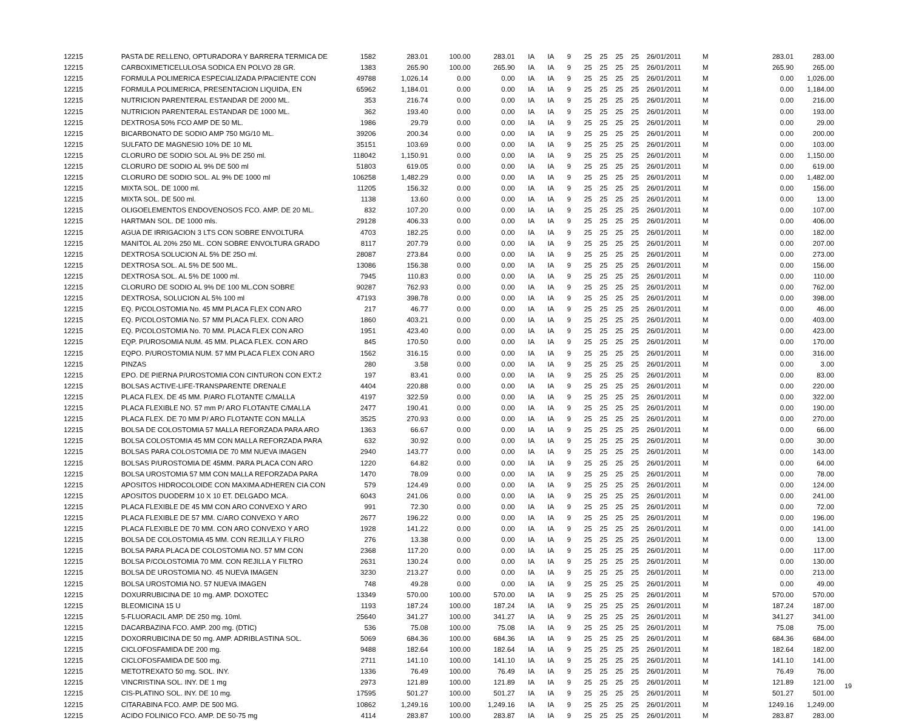| 12215 | PASTA DE RELLENO, OPTURADORA Y BARRERA TERMICA DE | 1582 | 283.01 | 100.00 | 283.01 | IA | IA | 9 | 25 | 25 | 25 | 25 | 26/01/2011 | M | 283.01 | 283.00 |
| 12215 | CARBOXIMETICELULOSA SODICA EN POLVO 28 GR. | 1383 | 265.90 | 100.00 | 265.90 | IA | IA | 9 | 25 | 25 | 25 | 25 | 26/01/2011 | M | 265.90 | 265.00 |
| 12215 | FORMULA POLIMERICA ESPECIALIZADA P/PACIENTE CON | 49788 | 1,026.14 | 0.00 | 0.00 | IA | IA | 9 | 25 | 25 | 25 | 25 | 26/01/2011 | M | 0.00 | 1,026.00 |
| 12215 | FORMULA POLIMERICA, PRESENTACION LIQUIDA, EN | 65962 | 1,184.01 | 0.00 | 0.00 | IA | IA | 9 | 25 | 25 | 25 | 25 | 26/01/2011 | M | 0.00 | 1,184.00 |
| 12215 | NUTRICION PARENTERAL ESTANDAR DE 2000 ML. | 353 | 216.74 | 0.00 | 0.00 | IA | IA | 9 | 25 | 25 | 25 | 25 | 26/01/2011 | M | 0.00 | 216.00 |
| 12215 | NUTRICION PARENTERAL ESTANDAR DE 1000 ML. | 362 | 193.40 | 0.00 | 0.00 | IA | IA | 9 | 25 | 25 | 25 | 25 | 26/01/2011 | M | 0.00 | 193.00 |
| 12215 | DEXTROSA 50% FCO AMP DE 50 ML. | 1986 | 29.79 | 0.00 | 0.00 | IA | IA | 9 | 25 | 25 | 25 | 25 | 26/01/2011 | M | 0.00 | 29.00 |
| 12215 | BICARBONATO DE SODIO AMP 750 MG/10 ML. | 39206 | 200.34 | 0.00 | 0.00 | IA | IA | 9 | 25 | 25 | 25 | 25 | 26/01/2011 | M | 0.00 | 200.00 |
| 12215 | SULFATO DE MAGNESIO 10% DE 10 ML | 35151 | 103.69 | 0.00 | 0.00 | IA | IA | 9 | 25 | 25 | 25 | 25 | 26/01/2011 | M | 0.00 | 103.00 |
| 12215 | CLORURO DE SODIO SOL AL 9% DE 250 ml. | 118042 | 1,150.91 | 0.00 | 0.00 | IA | IA | 9 | 25 | 25 | 25 | 25 | 26/01/2011 | M | 0.00 | 1,150.00 |
| 12215 | CLORURO DE SODIO AL 9% DE 500 ml | 51803 | 619.05 | 0.00 | 0.00 | IA | IA | 9 | 25 | 25 | 25 | 25 | 26/01/2011 | M | 0.00 | 619.00 |
| 12215 | CLORURO DE SODIO SOL. AL 9% DE 1000 ml | 106258 | 1,482.29 | 0.00 | 0.00 | IA | IA | 9 | 25 | 25 | 25 | 25 | 26/01/2011 | M | 0.00 | 1,482.00 |
| 12215 | MIXTA SOL. DE 1000 ml. | 11205 | 156.32 | 0.00 | 0.00 | IA | IA | 9 | 25 | 25 | 25 | 25 | 26/01/2011 | M | 0.00 | 156.00 |
| 12215 | MIXTA SOL. DE 500 ml. | 1138 | 13.60 | 0.00 | 0.00 | IA | IA | 9 | 25 | 25 | 25 | 25 | 26/01/2011 | M | 0.00 | 13.00 |
| 12215 | OLIGOELEMENTOS ENDOVENOSOS FCO. AMP. DE 20 ML. | 832 | 107.20 | 0.00 | 0.00 | IA | IA | 9 | 25 | 25 | 25 | 25 | 26/01/2011 | M | 0.00 | 107.00 |
| 12215 | HARTMAN SOL. DE 1000 mls. | 29128 | 406.33 | 0.00 | 0.00 | IA | IA | 9 | 25 | 25 | 25 | 25 | 26/01/2011 | M | 0.00 | 406.00 |
| 12215 | AGUA DE IRRIGACION 3 LTS CON SOBRE ENVOLTURA | 4703 | 182.25 | 0.00 | 0.00 | IA | IA | 9 | 25 | 25 | 25 | 25 | 26/01/2011 | M | 0.00 | 182.00 |
| 12215 | MANITOL AL 20% 250 ML. CON SOBRE ENVOLTURA GRADO | 8117 | 207.79 | 0.00 | 0.00 | IA | IA | 9 | 25 | 25 | 25 | 25 | 26/01/2011 | M | 0.00 | 207.00 |
| 12215 | DEXTROSA SOLUCION AL 5% DE 25O ml. | 28087 | 273.84 | 0.00 | 0.00 | IA | IA | 9 | 25 | 25 | 25 | 25 | 26/01/2011 | M | 0.00 | 273.00 |
| 12215 | DEXTROSA SOL. AL 5% DE 500 ML. | 13086 | 156.38 | 0.00 | 0.00 | IA | IA | 9 | 25 | 25 | 25 | 25 | 26/01/2011 | M | 0.00 | 156.00 |
| 12215 | DEXTROSA SOL. AL 5% DE 1000 ml. | 7945 | 110.83 | 0.00 | 0.00 | IA | IA | 9 | 25 | 25 | 25 | 25 | 26/01/2011 | M | 0.00 | 110.00 |
| 12215 | CLORURO DE SODIO AL 9% DE 100 ML.CON SOBRE | 90287 | 762.93 | 0.00 | 0.00 | IA | IA | 9 | 25 | 25 | 25 | 25 | 26/01/2011 | M | 0.00 | 762.00 |
| 12215 | DEXTROSA, SOLUCION AL 5% 100 ml | 47193 | 398.78 | 0.00 | 0.00 | IA | IA | 9 | 25 | 25 | 25 | 25 | 26/01/2011 | M | 0.00 | 398.00 |
| 12215 | EQ. P/COLOSTOMIA No. 45 MM PLACA FLEX CON ARO | 217 | 46.77 | 0.00 | 0.00 | IA | IA | 9 | 25 | 25 | 25 | 25 | 26/01/2011 | M | 0.00 | 46.00 |
| 12215 | EQ. P/COLOSTOMIA No. 57 MM PLACA FLEX. CON ARO | 1860 | 403.21 | 0.00 | 0.00 | IA | IA | 9 | 25 | 25 | 25 | 25 | 26/01/2011 | M | 0.00 | 403.00 |
| 12215 | EQ. P/COLOSTOMIA No. 70 MM. PLACA FLEX CON ARO | 1951 | 423.40 | 0.00 | 0.00 | IA | IA | 9 | 25 | 25 | 25 | 25 | 26/01/2011 | M | 0.00 | 423.00 |
| 12215 | EQP. P/UROSOMIA NUM. 45 MM. PLACA FLEX. CON ARO | 845 | 170.50 | 0.00 | 0.00 | IA | IA | 9 | 25 | 25 | 25 | 25 | 26/01/2011 | M | 0.00 | 170.00 |
| 12215 | EQPO. P/UROSTOMIA NUM. 57 MM PLACA FLEX CON ARO | 1562 | 316.15 | 0.00 | 0.00 | IA | IA | 9 | 25 | 25 | 25 | 25 | 26/01/2011 | M | 0.00 | 316.00 |
| 12215 | PINZAS | 280 | 3.58 | 0.00 | 0.00 | IA | IA | 9 | 25 | 25 | 25 | 25 | 26/01/2011 | M | 0.00 | 3.00 |
| 12215 | EPO. DE PIERNA P/UROSTOMIA CON CINTURON CON EXT.2 | 197 | 83.41 | 0.00 | 0.00 | IA | IA | 9 | 25 | 25 | 25 | 25 | 26/01/2011 | M | 0.00 | 83.00 |
| 12215 | BOLSAS ACTIVE-LIFE-TRANSPARENTE DRENALE | 4404 | 220.88 | 0.00 | 0.00 | IA | IA | 9 | 25 | 25 | 25 | 25 | 26/01/2011 | M | 0.00 | 220.00 |
| 12215 | PLACA FLEX. DE 45 MM. P/ARO FLOTANTE C/MALLA | 4197 | 322.59 | 0.00 | 0.00 | IA | IA | 9 | 25 | 25 | 25 | 25 | 26/01/2011 | M | 0.00 | 322.00 |
| 12215 | PLACA FLEXIBLE NO. 57 mm P/ ARO FLOTANTE C/MALLA | 2477 | 190.41 | 0.00 | 0.00 | IA | IA | 9 | 25 | 25 | 25 | 25 | 26/01/2011 | M | 0.00 | 190.00 |
| 12215 | PLACA FLEX. DE 70 MM P/ ARO FLOTANTE CON MALLA | 3525 | 270.93 | 0.00 | 0.00 | IA | IA | 9 | 25 | 25 | 25 | 25 | 26/01/2011 | M | 0.00 | 270.00 |
| 12215 | BOLSA DE COLOSTOMIA 57 MALLA REFORZADA PARA ARO | 1363 | 66.67 | 0.00 | 0.00 | IA | IA | 9 | 25 | 25 | 25 | 25 | 26/01/2011 | M | 0.00 | 66.00 |
| 12215 | BOLSA COLOSTOMIA 45 MM CON MALLA REFORZADA PARA | 632 | 30.92 | 0.00 | 0.00 | IA | IA | 9 | 25 | 25 | 25 | 25 | 26/01/2011 | M | 0.00 | 30.00 |
| 12215 | BOLSAS PARA COLOSTOMIA DE 70 MM NUEVA IMAGEN | 2940 | 143.77 | 0.00 | 0.00 | IA | IA | 9 | 25 | 25 | 25 | 25 | 26/01/2011 | M | 0.00 | 143.00 |
| 12215 | BOLSAS P/UROSTOMIA DE 45MM. PARA PLACA CON ARO | 1220 | 64.82 | 0.00 | 0.00 | IA | IA | 9 | 25 | 25 | 25 | 25 | 26/01/2011 | M | 0.00 | 64.00 |
| 12215 | BOLSA UROSTOMIA 57 MM CON MALLA REFORZADA PARA | 1470 | 78.09 | 0.00 | 0.00 | IA | IA | 9 | 25 | 25 | 25 | 25 | 26/01/2011 | M | 0.00 | 78.00 |
| 12215 | APOSITOS HIDROCOLOIDE CON MAXIMA ADHEREN CIA CON | 579 | 124.49 | 0.00 | 0.00 | IA | IA | 9 | 25 | 25 | 25 | 25 | 26/01/2011 | M | 0.00 | 124.00 |
| 12215 | APOSITOS DUODERM 10 X 10 ET. DELGADO MCA. | 6043 | 241.06 | 0.00 | 0.00 | IA | IA | 9 | 25 | 25 | 25 | 25 | 26/01/2011 | M | 0.00 | 241.00 |
| 12215 | PLACA FLEXIBLE DE 45 MM CON ARO CONVEXO Y ARO | 991 | 72.30 | 0.00 | 0.00 | IA | IA | 9 | 25 | 25 | 25 | 25 | 26/01/2011 | M | 0.00 | 72.00 |
| 12215 | PLACA FLEXIBLE DE 57 MM. C/ARO CONVEXO Y ARO | 2677 | 196.22 | 0.00 | 0.00 | IA | IA | 9 | 25 | 25 | 25 | 25 | 26/01/2011 | M | 0.00 | 196.00 |
| 12215 | PLACA FLEXIBLE DE 70 MM. CON ARO CONVEXO Y ARO | 1928 | 141.22 | 0.00 | 0.00 | IA | IA | 9 | 25 | 25 | 25 | 25 | 26/01/2011 | M | 0.00 | 141.00 |
| 12215 | BOLSA DE COLOSTOMIA 45 MM. CON REJILLA Y FILRO | 276 | 13.38 | 0.00 | 0.00 | IA | IA | 9 | 25 | 25 | 25 | 25 | 26/01/2011 | M | 0.00 | 13.00 |
| 12215 | BOLSA PARA PLACA DE COLOSTOMIA NO. 57 MM CON | 2368 | 117.20 | 0.00 | 0.00 | IA | IA | 9 | 25 | 25 | 25 | 25 | 26/01/2011 | M | 0.00 | 117.00 |
| 12215 | BOLSA P/COLOSTOMIA 70 MM. CON REJILLA Y FILTRO | 2631 | 130.24 | 0.00 | 0.00 | IA | IA | 9 | 25 | 25 | 25 | 25 | 26/01/2011 | M | 0.00 | 130.00 |
| 12215 | BOLSA DE UROSTOMIA NO. 45 NUEVA IMAGEN | 3230 | 213.27 | 0.00 | 0.00 | IA | IA | 9 | 25 | 25 | 25 | 25 | 26/01/2011 | M | 0.00 | 213.00 |
| 12215 | BOLSA UROSTOMIA NO. 57 NUEVA IMAGEN | 748 | 49.28 | 0.00 | 0.00 | IA | IA | 9 | 25 | 25 | 25 | 25 | 26/01/2011 | M | 0.00 | 49.00 |
| 12215 | DOXURRUBICINA DE 10 mg. AMP. DOXOTEC | 13349 | 570.00 | 100.00 | 570.00 | IA | IA | 9 | 25 | 25 | 25 | 25 | 26/01/2011 | M | 570.00 | 570.00 |
| 12215 | BLEOMICINA 15 U | 1193 | 187.24 | 100.00 | 187.24 | IA | IA | 9 | 25 | 25 | 25 | 25 | 26/01/2011 | M | 187.24 | 187.00 |
| 12215 | 5-FLUORACIL AMP. DE 250 mg. 10ml. | 25640 | 341.27 | 100.00 | 341.27 | IA | IA | 9 | 25 | 25 | 25 | 25 | 26/01/2011 | M | 341.27 | 341.00 |
| 12215 | DACARBAZINA FCO. AMP. 200 mg. (DTIC) | 536 | 75.08 | 100.00 | 75.08 | IA | IA | 9 | 25 | 25 | 25 | 25 | 26/01/2011 | M | 75.08 | 75.00 |
| 12215 | DOXORRUBICINA DE 50 mg. AMP. ADRIBLASTINA SOL. | 5069 | 684.36 | 100.00 | 684.36 | IA | IA | 9 | 25 | 25 | 25 | 25 | 26/01/2011 | M | 684.36 | 684.00 |
| 12215 | CICLOFOSFAMIDA DE 200 mg. | 9488 | 182.64 | 100.00 | 182.64 | IA | IA | 9 | 25 | 25 | 25 | 25 | 26/01/2011 | M | 182.64 | 182.00 |
| 12215 | CICLOFOSFAMIDA DE 500 mg. | 2711 | 141.10 | 100.00 | 141.10 | IA | IA | 9 | 25 | 25 | 25 | 25 | 26/01/2011 | M | 141.10 | 141.00 |
| 12215 | METOTREXATO 50 mg. SOL. INY. | 1336 | 76.49 | 100.00 | 76.49 | IA | IA | 9 | 25 | 25 | 25 | 25 | 26/01/2011 | M | 76.49 | 76.00 |
| 12215 | VINCRISTINA SOL. INY. DE 1 mg | 2973 | 121.89 | 100.00 | 121.89 | IA | IA | 9 | 25 | 25 | 25 | 25 | 26/01/2011 | M | 121.89 | 121.00 |
| 12215 | CIS-PLATINO SOL. INY. DE 10 mg. | 17595 | 501.27 | 100.00 | 501.27 | IA | IA | 9 | 25 | 25 | 25 | 25 | 26/01/2011 | M | 501.27 | 501.00 |
| 12215 | CITARABINA FCO. AMP. DE 500 MG. | 10862 | 1,249.16 | 100.00 | 1,249.16 | IA | IA | 9 | 25 | 25 | 25 | 25 | 26/01/2011 | M | 1249.16 | 1,249.00 |
| 12215 | ACIDO FOLINICO FCO. AMP. DE 50-75 mg | 4114 | 283.87 | 100.00 | 283.87 | IA | IA | 9 | 25 | 25 | 25 | 25 | 26/01/2011 | M | 283.87 | 283.00 |
19